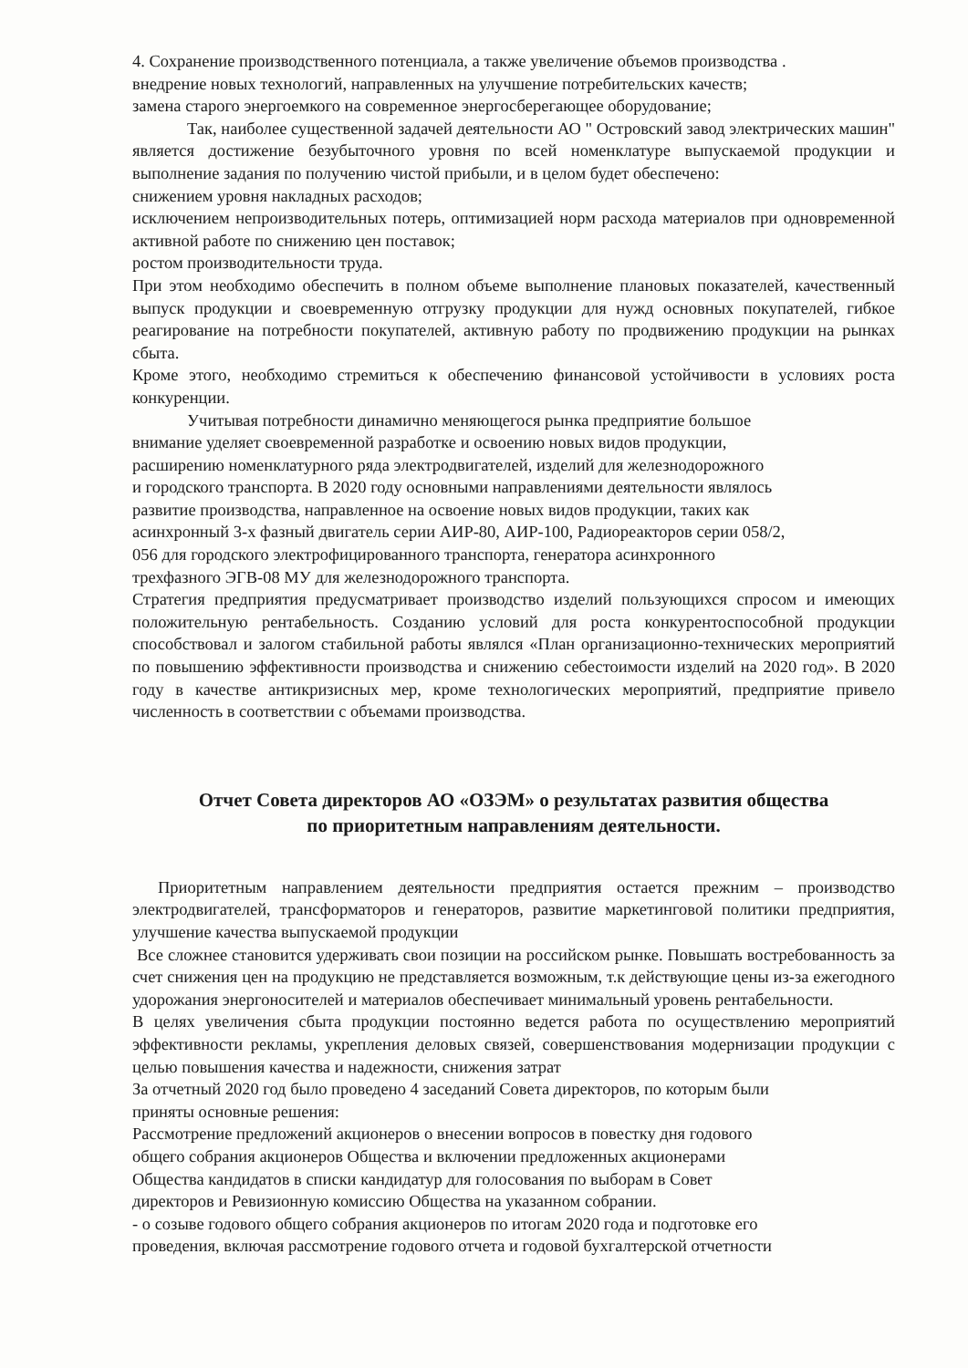4. Сохранение производственного потенциала, а также увеличение объемов производства .
внедрение новых технологий, направленных на улучшение потребительских качеств;
замена старого энергоемкого на современное энергосберегающее оборудование;
Так, наиболее существенной задачей деятельности АО " Островский завод электрических машин" является достижение безубыточного уровня по всей номенклатуре выпускаемой продукции и выполнение задания по получению чистой прибыли, и в целом будет обеспечено:
снижением уровня накладных расходов;
исключением непроизводительных потерь, оптимизацией норм расхода материалов при одновременной активной работе по снижению цен поставок;
ростом производительности труда.
При этом необходимо обеспечить в полном объеме выполнение плановых показателей, качественный выпуск продукции и своевременную отгрузку продукции для нужд основных покупателей, гибкое реагирование на потребности покупателей, активную работу по продвижению продукции на рынках сбыта.
Кроме этого, необходимо стремиться к обеспечению финансовой устойчивости в условиях роста конкуренции.
Учитывая потребности динамично меняющегося рынка предприятие большое
внимание уделяет своевременной разработке и освоению новых видов продукции,
расширению номенклатурного ряда электродвигателей, изделий для железнодорожного
и городского транспорта. В 2020 году основными направлениями деятельности являлось
развитие производства, направленное на освоение новых видов продукции, таких как
асинхронный 3-х фазный двигатель серии АИР-80, АИР-100, Радиореакторов серии 058/2,
056 для городского электрофицированного транспорта, генератора асинхронного
трехфазного ЭГВ-08 МУ для железнодорожного транспорта.
Стратегия предприятия предусматривает производство изделий пользующихся спросом и имеющих положительную рентабельность. Созданию условий для роста конкурентоспособной продукции способствовал и залогом стабильной работы являлся «План организационно-технических мероприятий по повышению эффективности производства и снижению себестоимости изделий на 2020 год». В 2020 году в качестве антикризисных мер, кроме технологических мероприятий, предприятие привело численность в соответствии с объемами производства.
Отчет Совета директоров АО «ОЗЭМ» о результатах развития общества
по приоритетным направлениям деятельности.
Приоритетным направлением деятельности предприятия остается прежним – производство электродвигателей, трансформаторов и генераторов, развитие маркетинговой политики предприятия, улучшение качества выпускаемой продукции
Все сложнее становится удерживать свои позиции на российском рынке. Повышать востребованность за счет снижения цен на продукцию не представляется возможным, т.к действующие цены из-за ежегодного удорожания энергоносителей и материалов обеспечивает минимальный уровень рентабельности.
В целях увеличения сбыта продукции постоянно ведется работа по осуществлению мероприятий эффективности рекламы, укрепления деловых связей, совершенствования модернизации продукции с целью повышения качества и надежности, снижения затрат
За отчетный 2020 год было проведено 4 заседаний Совета директоров, по которым были
приняты основные решения:
Рассмотрение предложений акционеров о внесении вопросов в повестку дня годового
общего собрания акционеров Общества и включении предложенных акционерами
Общества кандидатов в списки кандидатур для голосования по выборам в Совет
директоров и Ревизионную комиссию Общества на указанном собрании.
- о созыве годового общего собрания акционеров по итогам 2020 года и подготовке его
проведения, включая рассмотрение годового отчета и годовой бухгалтерской отчетности